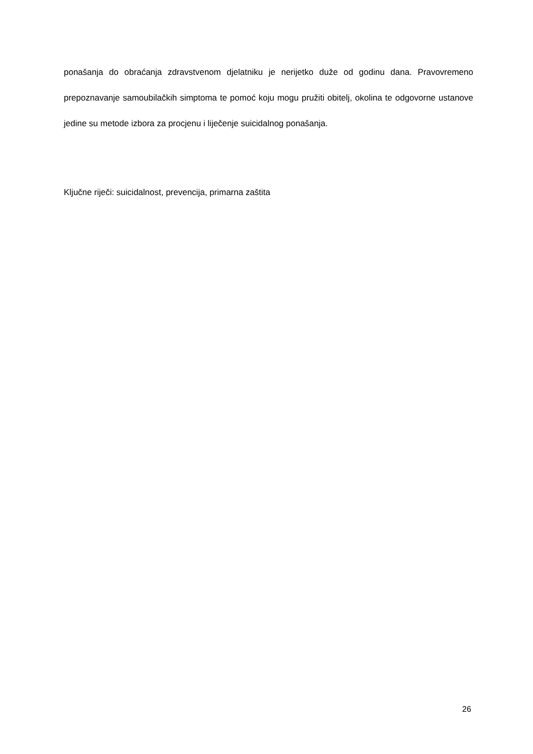ponašanja do obraćanja zdravstvenom djelatniku je nerijetko duže od godinu dana. Pravovremeno prepoznavanje samoubilačkih simptoma te pomoć koju mogu pružiti obitelj, okolina te odgovorne ustanove jedine su metode izbora za procjenu i liječenje suicidalnog ponašanja.
Ključne riječi: suicidalnost, prevencija, primarna zaštita
26